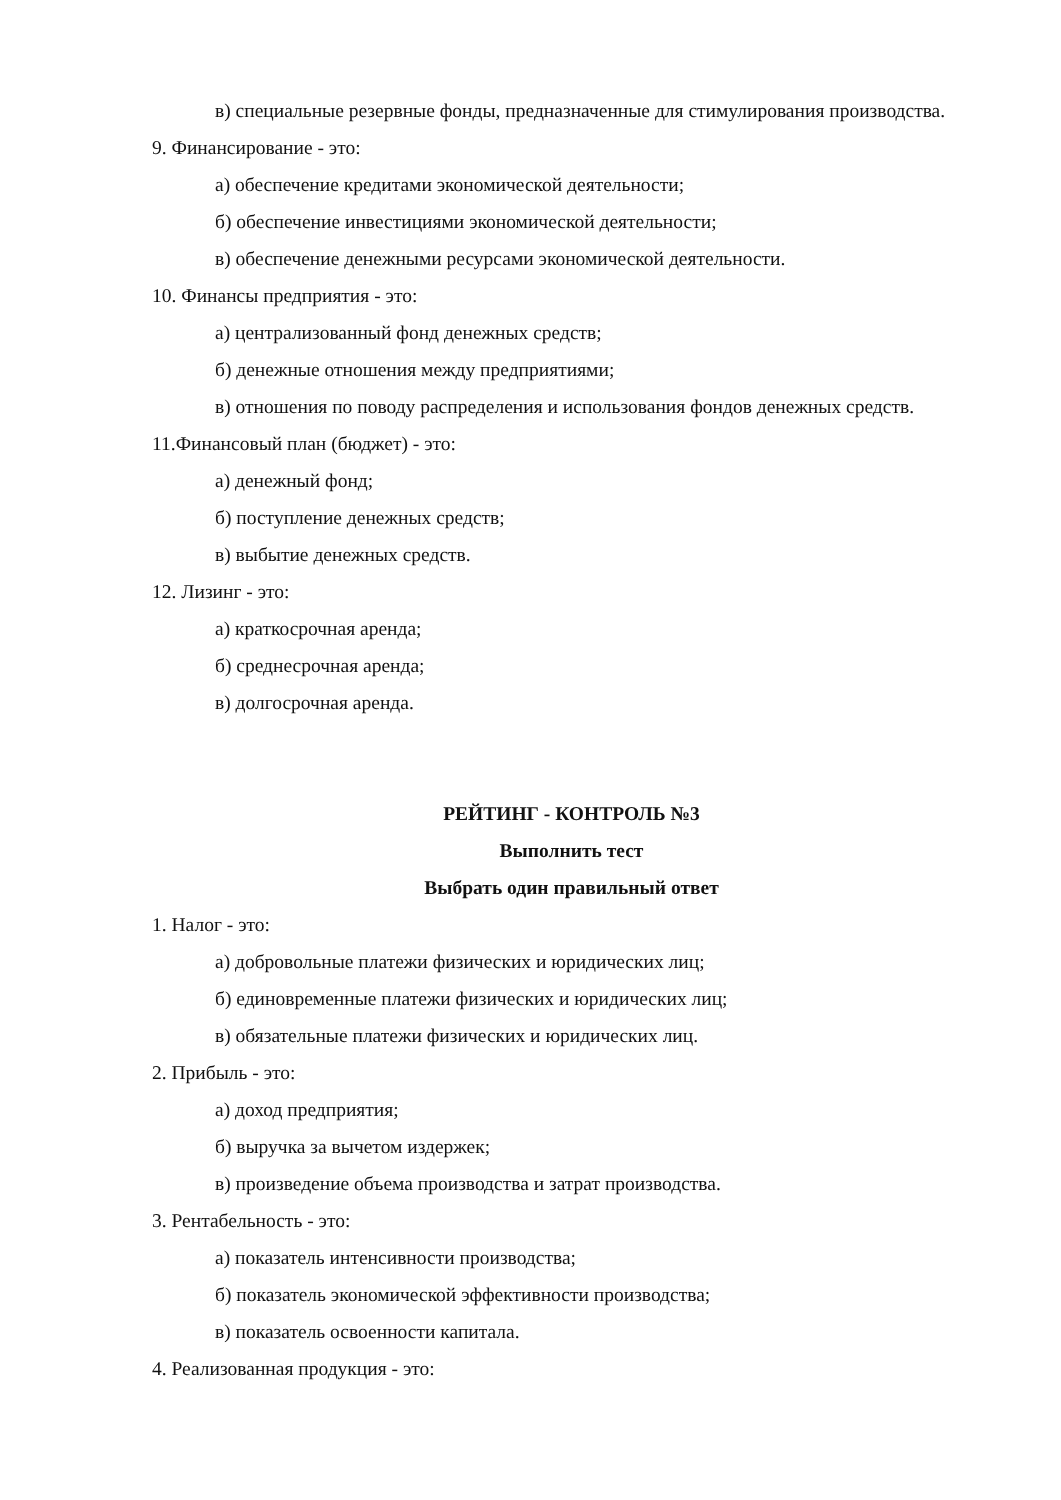в) специальные резервные фонды, предназначенные для стимулирования производства.
9. Финансирование - это:
а) обеспечение кредитами экономической деятельности;
б) обеспечение инвестициями экономической деятельности;
в) обеспечение денежными ресурсами экономической деятельности.
10. Финансы предприятия - это:
а) централизованный фонд денежных средств;
б) денежные отношения между предприятиями;
в) отношения по поводу распределения и использования фондов денежных средств.
11.Финансовый план (бюджет) - это:
а) денежный фонд;
б) поступление денежных средств;
в) выбытие денежных средств.
12. Лизинг - это:
а) краткосрочная аренда;
б) среднесрочная аренда;
в) долгосрочная аренда.
РЕЙТИНГ - КОНТРОЛЬ №3
Выполнить тест
Выбрать один правильный ответ
1. Налог - это:
а) добровольные платежи физических и юридических лиц;
б) единовременные платежи физических и юридических лиц;
в) обязательные платежи физических и юридических лиц.
2. Прибыль - это:
а) доход предприятия;
б) выручка за вычетом издержек;
в) произведение объема производства и затрат производства.
3. Рентабельность - это:
а) показатель интенсивности производства;
б) показатель экономической эффективности производства;
в) показатель освоенности капитала.
4. Реализованная продукция - это: